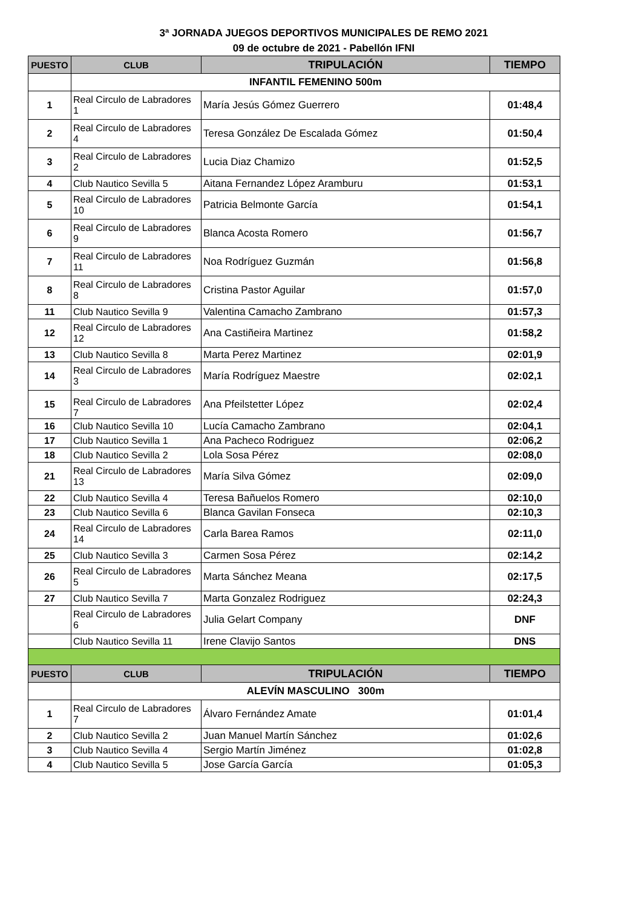3ª JORNADA JUEGOS DEPORTIVOS MUNICIPALES DE REMO 2021
09 de octubre de 2021 - Pabellón IFNI
| PUESTO | CLUB | TRIPULACIÓN | TIEMPO |
| --- | --- | --- | --- |
| | INFANTIL FEMENINO 500m | | |
| 1 | Real Circulo de Labradores 1 | María Jesús Gómez Guerrero | 01:48,4 |
| 2 | Real Circulo de Labradores 4 | Teresa González De Escalada Gómez | 01:50,4 |
| 3 | Real Circulo de Labradores 2 | Lucia Diaz Chamizo | 01:52,5 |
| 4 | Club Nautico Sevilla 5 | Aitana Fernandez López Aramburu | 01:53,1 |
| 5 | Real Circulo de Labradores 10 | Patricia Belmonte García | 01:54,1 |
| 6 | Real Circulo de Labradores 9 | Blanca Acosta Romero | 01:56,7 |
| 7 | Real Circulo de Labradores 11 | Noa Rodríguez Guzmán | 01:56,8 |
| 8 | Real Circulo de Labradores 8 | Cristina Pastor Aguilar | 01:57,0 |
| 11 | Club Nautico Sevilla 9 | Valentina Camacho Zambrano | 01:57,3 |
| 12 | Real Circulo de Labradores 12 | Ana Castiñeira Martinez | 01:58,2 |
| 13 | Club Nautico Sevilla 8 | Marta Perez Martinez | 02:01,9 |
| 14 | Real Circulo de Labradores 3 | María Rodríguez Maestre | 02:02,1 |
| 15 | Real Circulo de Labradores 7 | Ana Pfeilstetter López | 02:02,4 |
| 16 | Club Nautico Sevilla 10 | Lucía Camacho Zambrano | 02:04,1 |
| 17 | Club Nautico Sevilla 1 | Ana Pacheco Rodriguez | 02:06,2 |
| 18 | Club Nautico Sevilla 2 | Lola Sosa Pérez | 02:08,0 |
| 21 | Real Circulo de Labradores 13 | María Silva Gómez | 02:09,0 |
| 22 | Club Nautico Sevilla 4 | Teresa Bañuelos Romero | 02:10,0 |
| 23 | Club Nautico Sevilla 6 | Blanca Gavilan Fonseca | 02:10,3 |
| 24 | Real Circulo de Labradores 14 | Carla Barea Ramos | 02:11,0 |
| 25 | Club Nautico Sevilla 3 | Carmen Sosa Pérez | 02:14,2 |
| 26 | Real Circulo de Labradores 5 | Marta Sánchez Meana | 02:17,5 |
| 27 | Club Nautico Sevilla 7 | Marta Gonzalez Rodriguez | 02:24,3 |
| | Real Circulo de Labradores 6 | Julia Gelart Company | DNF |
| | Club Nautico Sevilla 11 | Irene Clavijo Santos | DNS |
| PUESTO | CLUB | TRIPULACIÓN | TIEMPO |
| | ALEVÍN MASCULINO 300m | | |
| 1 | Real Circulo de Labradores 7 | Álvaro Fernández Amate | 01:01,4 |
| 2 | Club Nautico Sevilla 2 | Juan Manuel Martín Sánchez | 01:02,6 |
| 3 | Club Nautico Sevilla 4 | Sergio Martín Jiménez | 01:02,8 |
| 4 | Club Nautico Sevilla 5 | Jose García García | 01:05,3 |